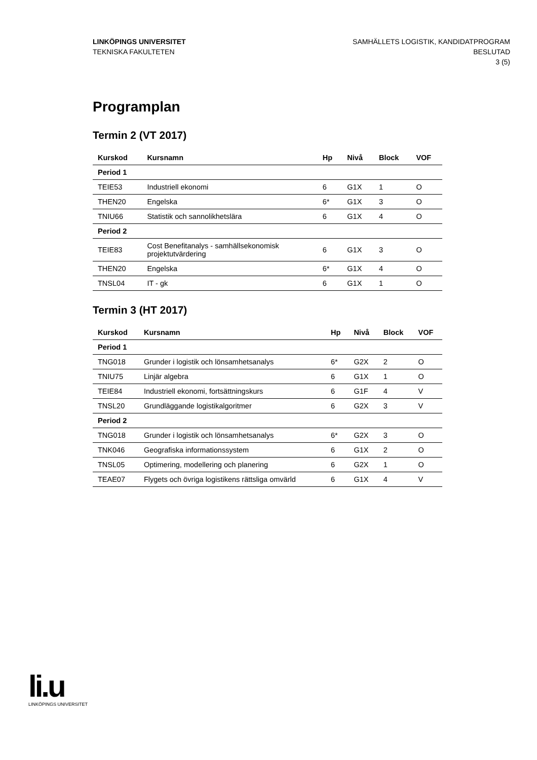LINKÖPINGS UNIVERSITET
TEKNISKA FAKULTETEN
SAMHÄLLETS LOGISTIK, KANDIDATPROGRAM
BESLUTAD
3 (5)
Programplan
Termin 2 (VT 2017)
| Kurskod | Kursnamn | Hp | Nivå | Block | VOF |
| --- | --- | --- | --- | --- | --- |
| Period 1 | | | | | |
| TEIE53 | Industriell ekonomi | 6 | G1X | 1 | O |
| THEN20 | Engelska | 6* | G1X | 3 | O |
| TNIU66 | Statistik och sannolikhetslära | 6 | G1X | 4 | O |
| Period 2 | | | | | |
| TEIE83 | Cost Benefitanalys - samhällsekonomisk projektutvärdering | 6 | G1X | 3 | O |
| THEN20 | Engelska | 6* | G1X | 4 | O |
| TNSL04 | IT - gk | 6 | G1X | 1 | O |
Termin 3 (HT 2017)
| Kurskod | Kursnamn | Hp | Nivå | Block | VOF |
| --- | --- | --- | --- | --- | --- |
| Period 1 | | | | | |
| TNG018 | Grunder i logistik och lönsamhetsanalys | 6* | G2X | 2 | O |
| TNIU75 | Linjär algebra | 6 | G1X | 1 | O |
| TEIE84 | Industriell ekonomi, fortsättningskurs | 6 | G1F | 4 | V |
| TNSL20 | Grundläggande logistikalgoritmer | 6 | G2X | 3 | V |
| Period 2 | | | | | |
| TNG018 | Grunder i logistik och lönsamhetsanalys | 6* | G2X | 3 | O |
| TNK046 | Geografiska informationssystem | 6 | G1X | 2 | O |
| TNSL05 | Optimering, modellering och planering | 6 | G2X | 1 | O |
| TEAE07 | Flygets och övriga logistikens rättsliga omvärld | 6 | G1X | 4 | V |
li.u
LINKÖPINGS UNIVERSITET